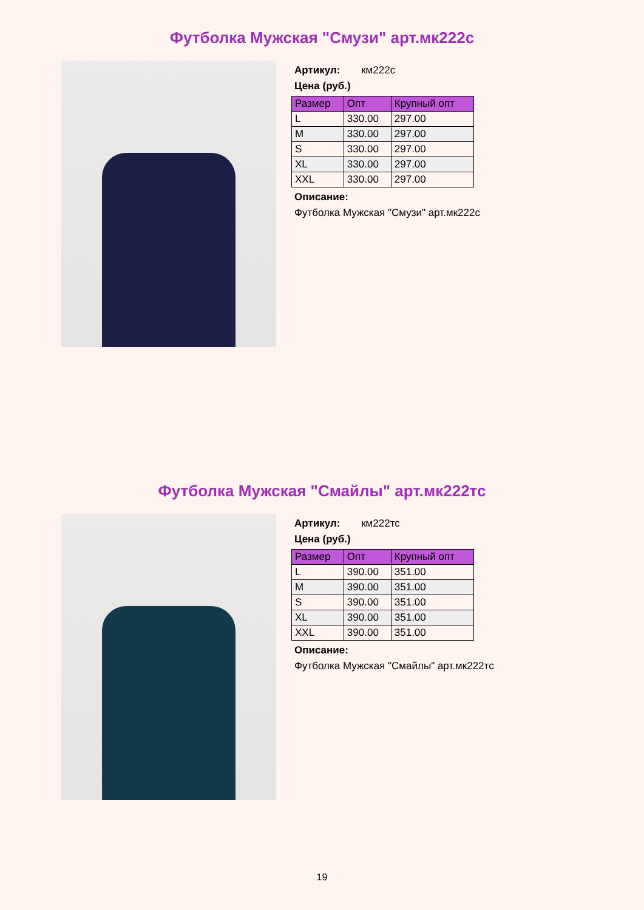Футболка Мужская "Смузи" арт.мк222с
Артикул: км222с
Цена (руб.)
| Размер | Опт | Крупный опт |
| --- | --- | --- |
| L | 330.00 | 297.00 |
| M | 330.00 | 297.00 |
| S | 330.00 | 297.00 |
| XL | 330.00 | 297.00 |
| XXL | 330.00 | 297.00 |
Описание:
Футболка Мужская "Смузи" арт.мк222с
Футболка Мужская "Смайлы" арт.мк222тс
Артикул: км222тс
Цена (руб.)
| Размер | Опт | Крупный опт |
| --- | --- | --- |
| L | 390.00 | 351.00 |
| M | 390.00 | 351.00 |
| S | 390.00 | 351.00 |
| XL | 390.00 | 351.00 |
| XXL | 390.00 | 351.00 |
Описание:
Футболка Мужская "Смайлы" арт.мк222тс
19